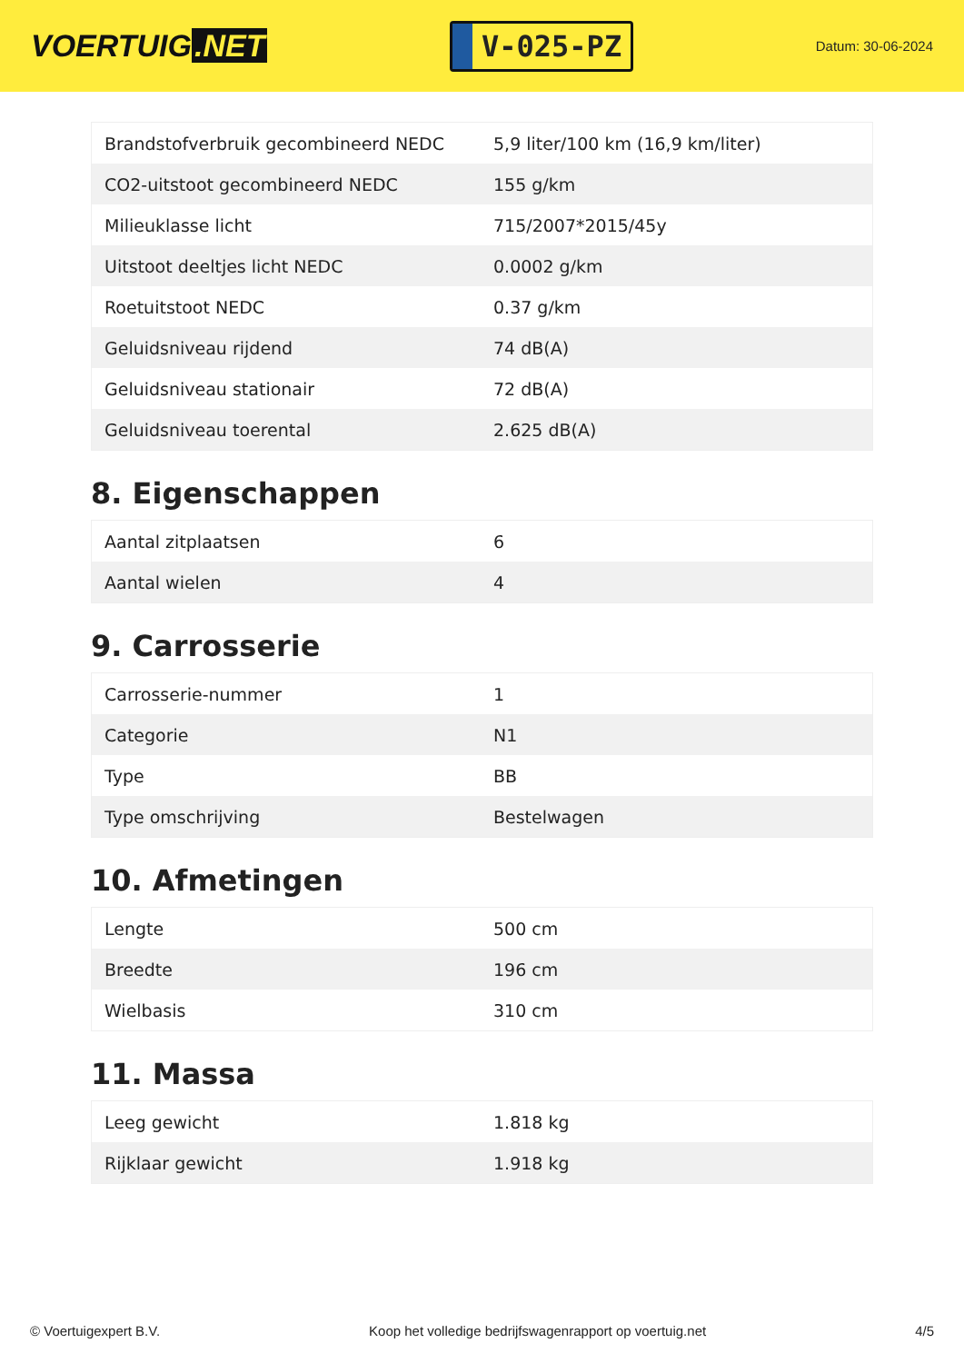VOERTUIG.NET
V-025-PZ
Datum: 30-06-2024
| Brandstofverbruik gecombineerd NEDC | 5,9 liter/100 km (16,9 km/liter) |
| CO2-uitstoot gecombineerd NEDC | 155 g/km |
| Milieuklasse licht | 715/2007*2015/45y |
| Uitstoot deeltjes licht NEDC | 0.0002 g/km |
| Roetuitstoot NEDC | 0.37 g/km |
| Geluidsniveau rijdend | 74 dB(A) |
| Geluidsniveau stationair | 72 dB(A) |
| Geluidsniveau toerental | 2.625 dB(A) |
8. Eigenschappen
| Aantal zitplaatsen | 6 |
| Aantal wielen | 4 |
9. Carrosserie
| Carrosserie-nummer | 1 |
| Categorie | N1 |
| Type | BB |
| Type omschrijving | Bestelwagen |
10. Afmetingen
| Lengte | 500 cm |
| Breedte | 196 cm |
| Wielbasis | 310 cm |
11. Massa
| Leeg gewicht | 1.818 kg |
| Rijklaar gewicht | 1.918 kg |
© Voertuigexpert B.V. Koop het volledige bedrijfswagenrapport op voertuig.net 4/5